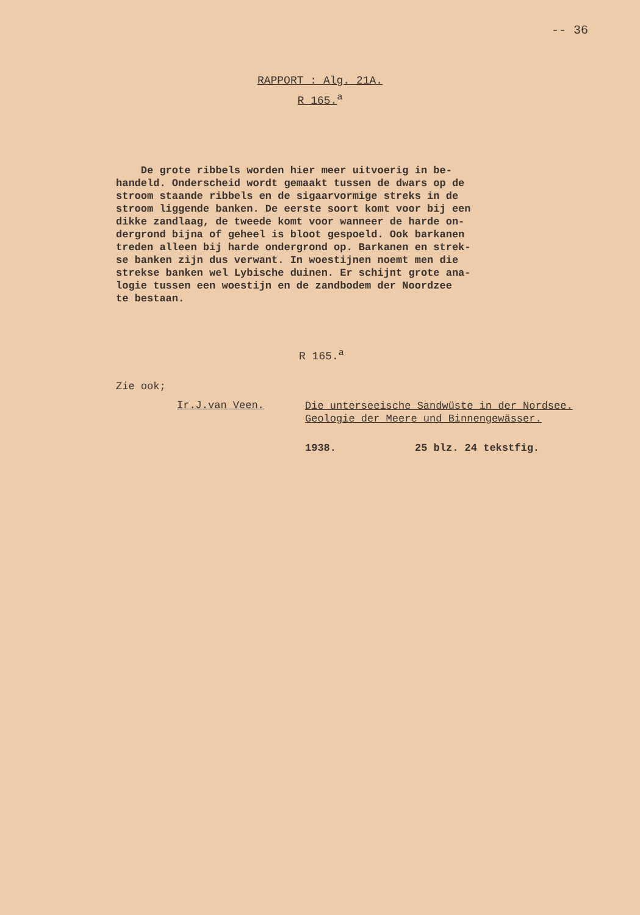-- 36
RAPPORT : Alg. 21A.
R 165.<sup>a</sup>
De grote ribbels worden hier meer uitvoerig in be- handeld. Onderscheid wordt gemaakt tussen de dwars op de stroom staande ribbels en de sigaarvormige streks in de stroom liggende banken. De eerste soort komt voor bij een dikke zandlaag, de tweede komt voor wanneer de harde on- dergrond bijna of geheel is bloot gespoeld. Ook barkanen treden alleen bij harde ondergrond op. Barkanen en strek- se banken zijn dus verwant. In woestijnen noemt men die strekse banken wel Lybische duinen. Er schijnt grote ana- logie tussen een woestijn en de zandbodem der Noordzee te bestaan.
R 165.<sup>a</sup>
Zie ook;
Ir.J.van Veen.
Die unterseeische Sandwüste in der Nordsee. Geologie der Meere und Binnengewässer.
1938. 25 blz. 24 tekstfig.